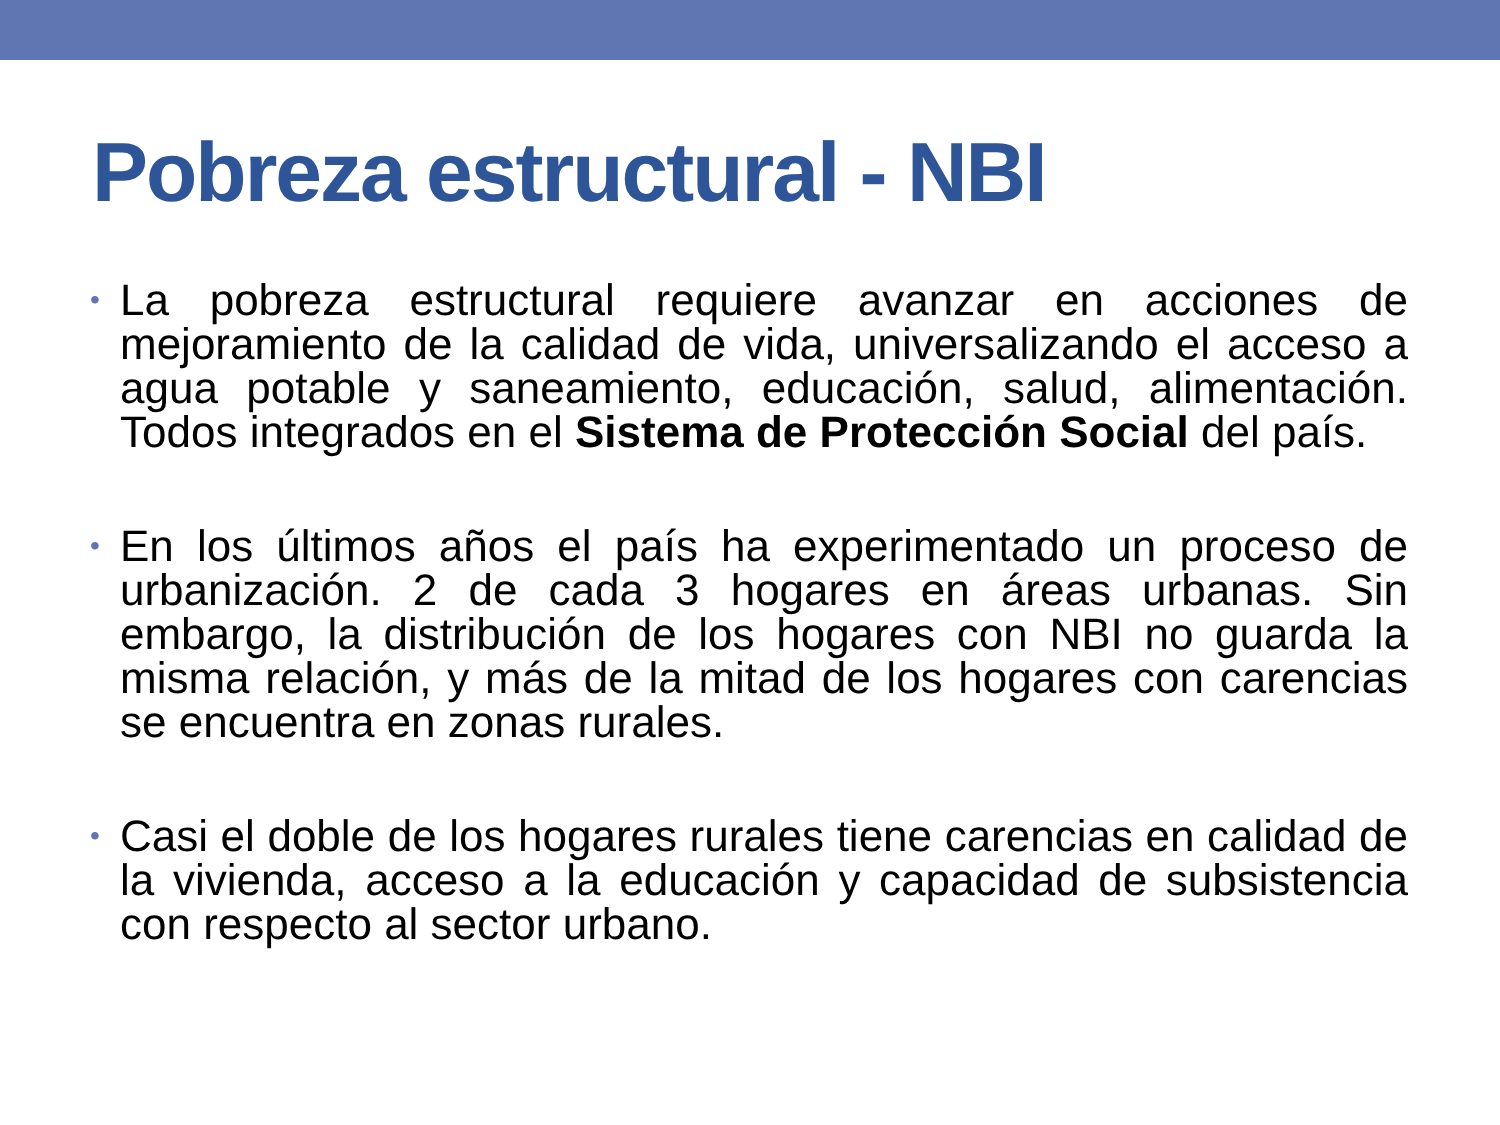Pobreza estructural - NBI
• La pobreza estructural requiere avanzar en acciones de mejoramiento de la calidad de vida, universalizando el acceso a agua potable y saneamiento, educación, salud, alimentación. Todos integrados en el Sistema de Protección Social del país.
• En los últimos años el país ha experimentado un proceso de urbanización. 2 de cada 3 hogares en áreas urbanas. Sin embargo, la distribución de los hogares con NBI no guarda la misma relación, y más de la mitad de los hogares con carencias se encuentra en zonas rurales.
• Casi el doble de los hogares rurales tiene carencias en calidad de la vivienda, acceso a la educación y capacidad de subsistencia con respecto al sector urbano.